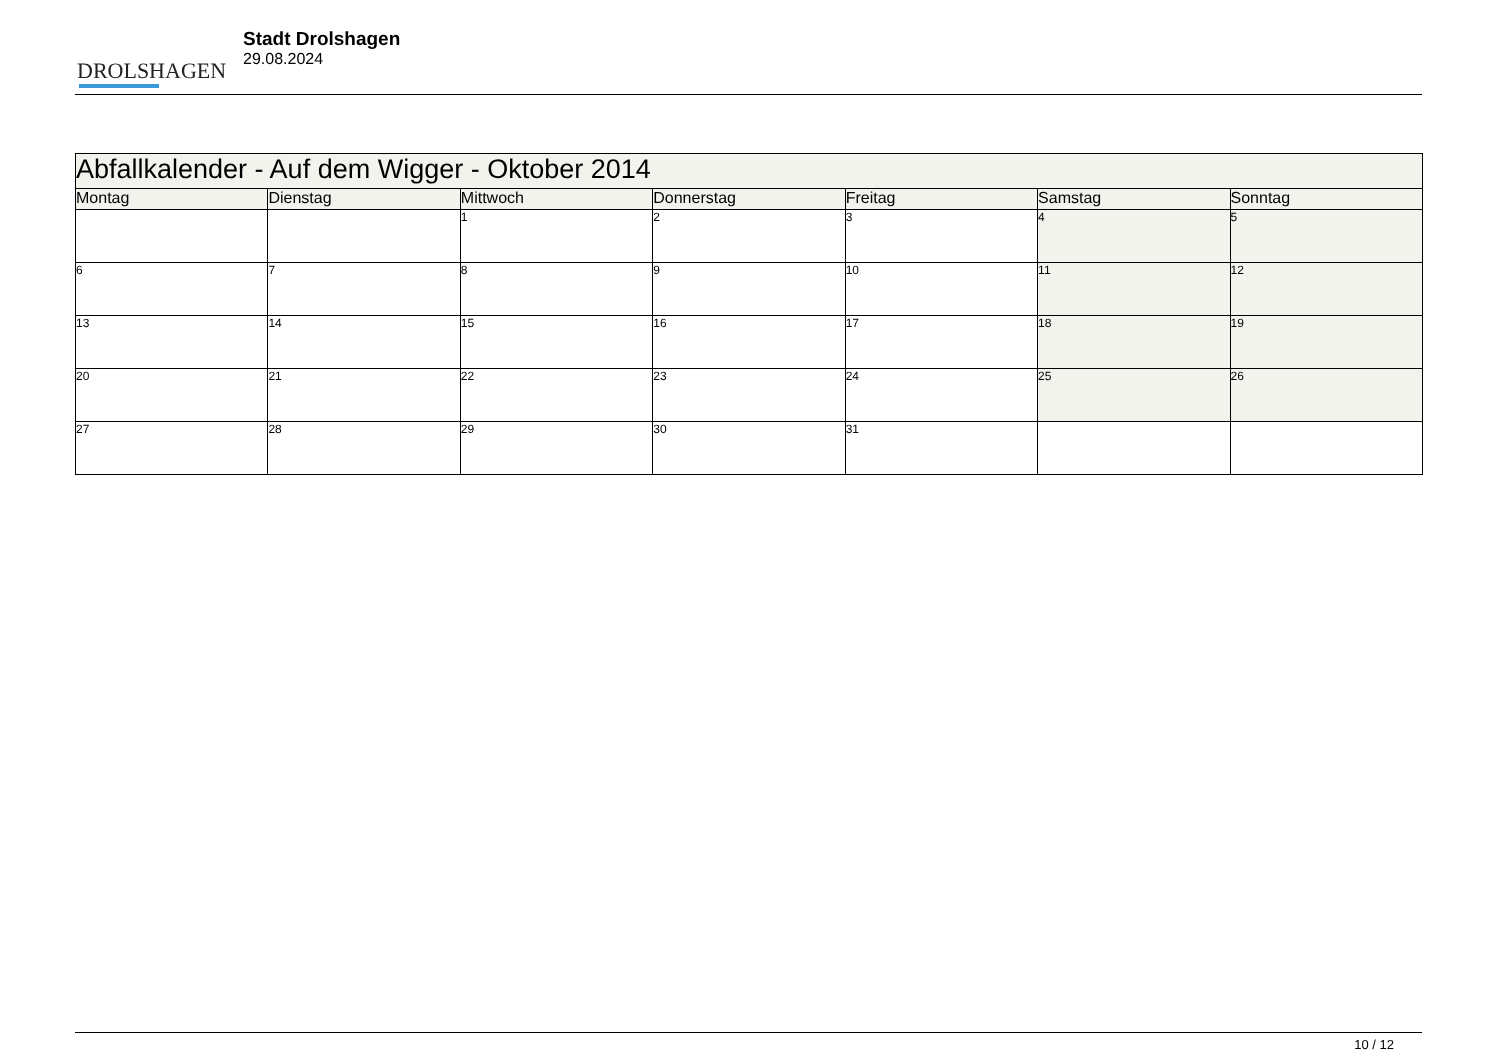DROLSHAGEN
Stadt Drolshagen
29.08.2024
| Abfallkalender - Auf dem Wigger - Oktober 2014 | | | | | | |
| --- | --- | --- | --- | --- | --- | --- |
| Montag | Dienstag | Mittwoch | Donnerstag | Freitag | Samstag | Sonntag |
| | | 1 | 2 | 3 | 4 | 5 |
| 6 | 7 | 8 | 9 | 10 | 11 | 12 |
| 13 | 14 | 15 | 16 | 17 | 18 | 19 |
| 20 | 21 | 22 | 23 | 24 | 25 | 26 |
| 27 | 28 | 29 | 30 | 31 | | |
10 / 12